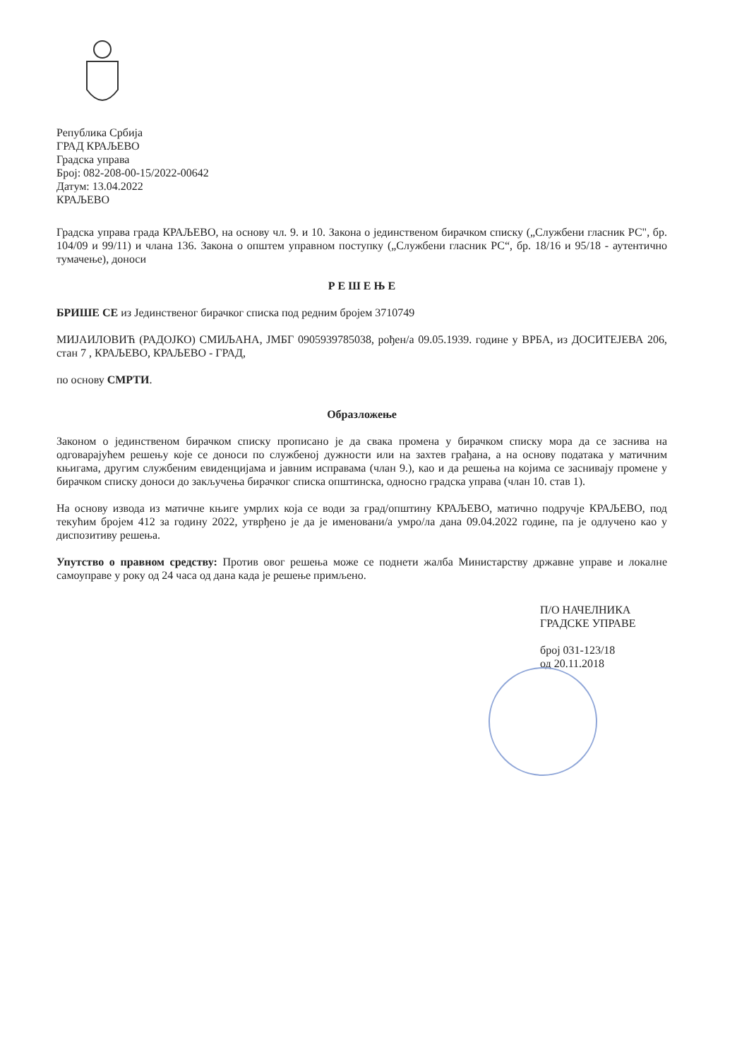Република Србија
ГРАД КРАЉЕВО
Градска управа
Број: 082-208-00-15/2022-00642
Датум: 13.04.2022
КРАЉЕВО
Градска управа града КРАЉЕВО, на основу чл. 9. и 10. Закона о јединственом бирачком списку („Службени гласник РС", бр. 104/09 и 99/11) и члана 136. Закона о општем управном поступку („Службени гласник РС“, бр. 18/16 и 95/18 - аутентично тумачење), доноси
Р Е Ш Е Њ Е
БРИШЕ СЕ из Јединственог бирачког списка под редним бројем 3710749
МИЈАИЛОВИЋ (РАДОЈКО) СМИЉАНА, ЈМБГ 0905939785038, рођен/а 09.05.1939. године у ВРБА, из ДОСИТЕЈЕВА 206, стан 7 , КРАЉЕВО, КРАЉЕВО - ГРАД,
по основу СМРТИ.
Образложење
Законом о јединственом бирачком списку прописано је да свака промена у бирачком списку мора да се заснива на одговарајућем решењу које се доноси по службеној дужности или на захтев грађана, а на основу података у матичним књигама, другим службеним евиденцијама и јавним исправама (члан 9.), као и да решења на којима се заснивају промене у бирачком списку доноси до закључења бирачког списка општинска, односно градска управа (члан 10. став 1).
На основу извода из матичне књиге умрлих која се води за град/општину КРАЉЕВО, матично подручје КРАЉЕВО, под текућим бројем 412 за годину 2022, утврђено је да је именовани/а умро/ла дана 09.04.2022 године, па је одлучено као у диспозитиву решења.
Упутство о правном средству: Против овог решења може се поднети жалба Министарству државне управе и локалне самоуправе у року од 24 часа од дана када је решење примљено.
П/О НАЧЕЛНИКА
ГРАДСКЕ УПРАВЕ
број 031-123/18
од 20.11.2018